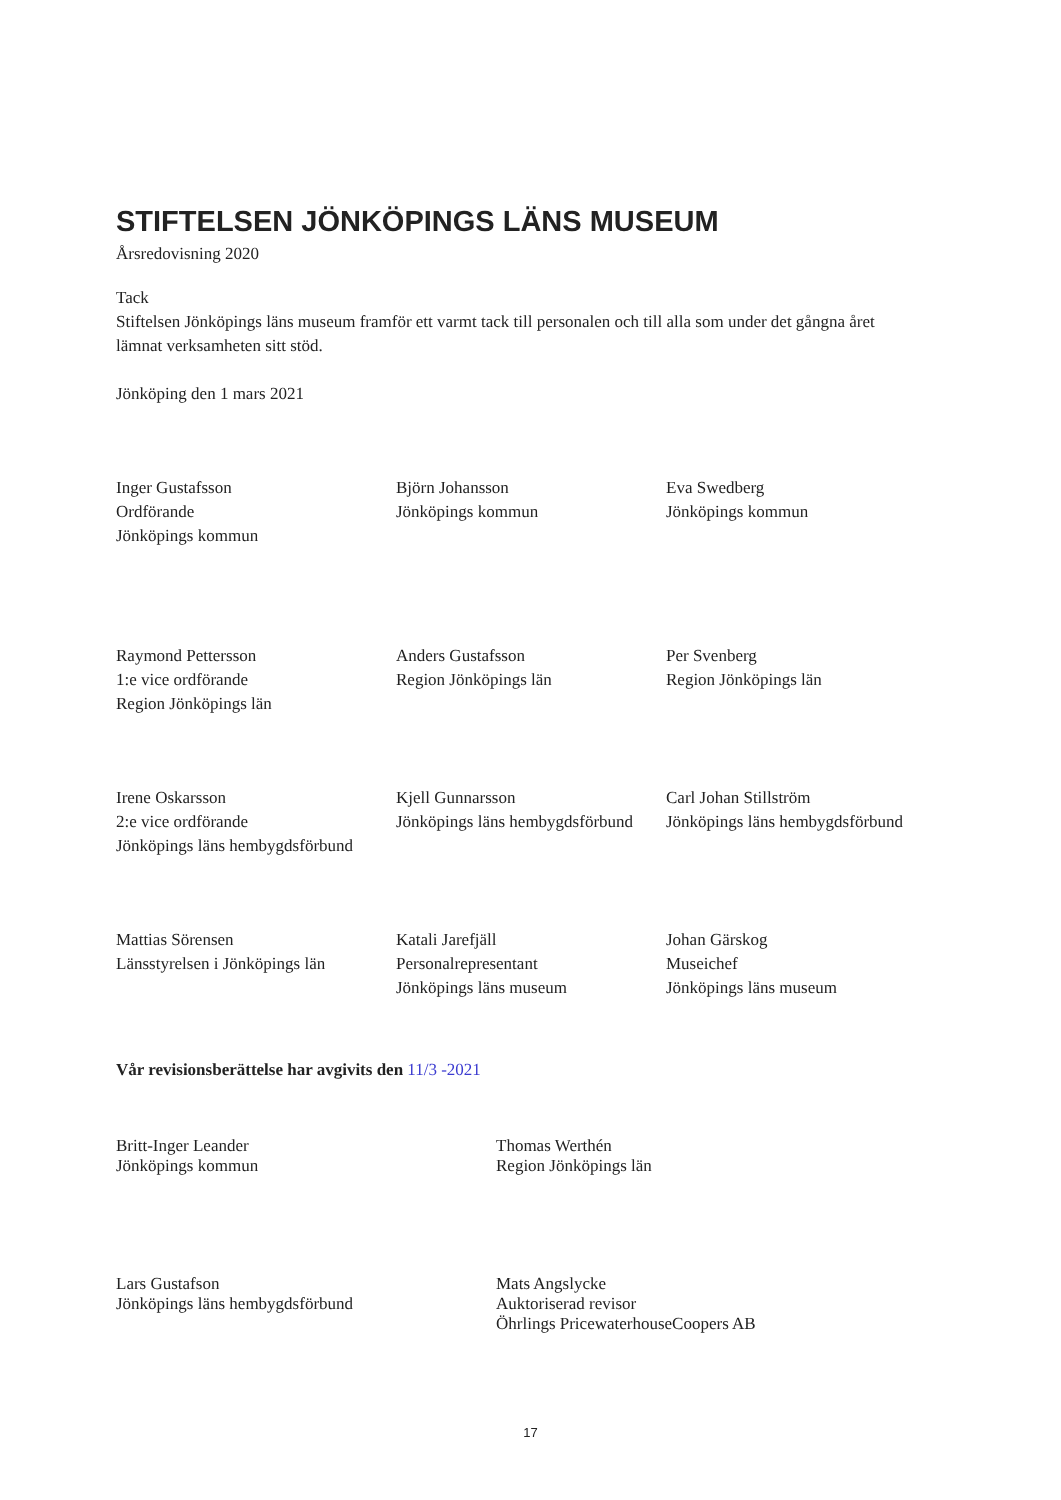STIFTELSEN JÖNKÖPINGS LÄNS MUSEUM
Årsredovisning 2020
Tack
Stiftelsen Jönköpings läns museum framför ett varmt tack till personalen och till alla som under det gångna året lämnat verksamheten sitt stöd.
Jönköping den 1 mars 2021
Inger Gustafsson
Ordförande
Jönköpings kommun
Björn Johansson
Jönköpings kommun
Eva Swedberg
Jönköpings kommun
Raymond Pettersson
1:e vice ordförande
Region Jönköpings län
Anders Gustafsson
Region Jönköpings län
Per Svenberg
Region Jönköpings län
Irene Oskarsson
2:e vice ordförande
Jönköpings läns hembygdsförbund
Kjell Gunnarsson
Jönköpings läns hembygdsförbund
Carl Johan Stillström
Jönköpings läns hembygdsförbund
Mattias Sörensen
Länsstyrelsen i Jönköpings län
Katali Jarefjäll
Personalrepresentant
Jönköpings läns museum
Johan Gärskog
Museichef
Jönköpings läns museum
Vår revisionsberättelse har avgivits den 11/3 -2021
Britt-Inger Leander
Jönköpings kommun
Thomas Werthén
Region Jönköpings län
Lars Gustafson
Jönköpings läns hembygdsförbund
Mats Angslycke
Auktoriserad revisor
Öhrlings PricewaterhouseCoopers AB
17